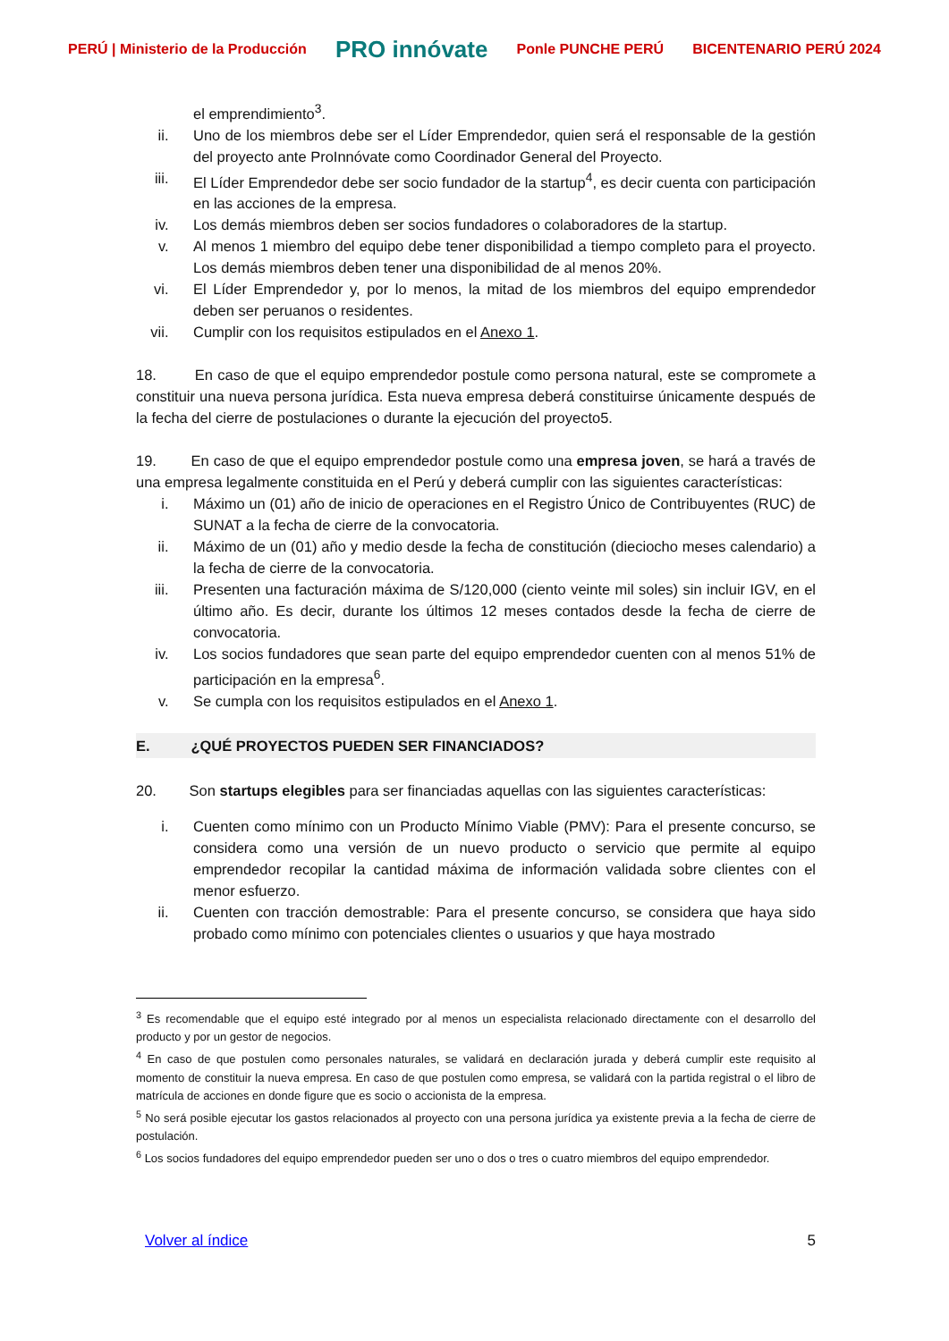PERÚ | Ministerio de la Producción PRO innóvate Ponle PUNCHE PERÚ BICENTENARIO PERÚ 2024
el emprendimiento<sup>3</sup>.
ii. Uno de los miembros debe ser el Líder Emprendedor, quien será el responsable de la gestión del proyecto ante ProInnóvate como Coordinador General del Proyecto.
iii. El Líder Emprendedor debe ser socio fundador de la startup<sup>4</sup>, es decir cuenta con participación en las acciones de la empresa.
iv. Los demás miembros deben ser socios fundadores o colaboradores de la startup.
v. Al menos 1 miembro del equipo debe tener disponibilidad a tiempo completo para el proyecto. Los demás miembros deben tener una disponibilidad de al menos 20%.
vi. El Líder Emprendedor y, por lo menos, la mitad de los miembros del equipo emprendedor deben ser peruanos o residentes.
vii. Cumplir con los requisitos estipulados en el Anexo 1.
18. En caso de que el equipo emprendedor postule como persona natural, este se compromete a constituir una nueva persona jurídica. Esta nueva empresa deberá constituirse únicamente después de la fecha del cierre de postulaciones o durante la ejecución del proyecto5.
19. En caso de que el equipo emprendedor postule como una empresa joven, se hará a través de una empresa legalmente constituida en el Perú y deberá cumplir con las siguientes características:
i. Máximo un (01) año de inicio de operaciones en el Registro Único de Contribuyentes (RUC) de SUNAT a la fecha de cierre de la convocatoria.
ii. Máximo de un (01) año y medio desde la fecha de constitución (dieciocho meses calendario) a la fecha de cierre de la convocatoria.
iii. Presenten una facturación máxima de S/120,000 (ciento veinte mil soles) sin incluir IGV, en el último año. Es decir, durante los últimos 12 meses contados desde la fecha de cierre de convocatoria.
iv. Los socios fundadores que sean parte del equipo emprendedor cuenten con al menos 51% de participación en la empresa<sup>6</sup>.
v. Se cumpla con los requisitos estipulados en el Anexo 1.
E. ¿QUÉ PROYECTOS PUEDEN SER FINANCIADOS?
20. Son startups elegibles para ser financiadas aquellas con las siguientes características:
i. Cuenten como mínimo con un Producto Mínimo Viable (PMV): Para el presente concurso, se considera como una versión de un nuevo producto o servicio que permite al equipo emprendedor recopilar la cantidad máxima de información validada sobre clientes con el menor esfuerzo.
ii. Cuenten con tracción demostrable: Para el presente concurso, se considera que haya sido probado como mínimo con potenciales clientes o usuarios y que haya mostrado
<sup>3</sup> Es recomendable que el equipo esté integrado por al menos un especialista relacionado directamente con el desarrollo del producto y por un gestor de negocios.
<sup>4</sup> En caso de que postulen como personales naturales, se validará en declaración jurada y deberá cumplir este requisito al momento de constituir la nueva empresa. En caso de que postulen como empresa, se validará con la partida registral o el libro de matrícula de acciones en donde figure que es socio o accionista de la empresa.
<sup>5</sup> No será posible ejecutar los gastos relacionados al proyecto con una persona jurídica ya existente previa a la fecha de cierre de postulación.
<sup>6</sup> Los socios fundadores del equipo emprendedor pueden ser uno o dos o tres o cuatro miembros del equipo emprendedor.
Volver al índice 5